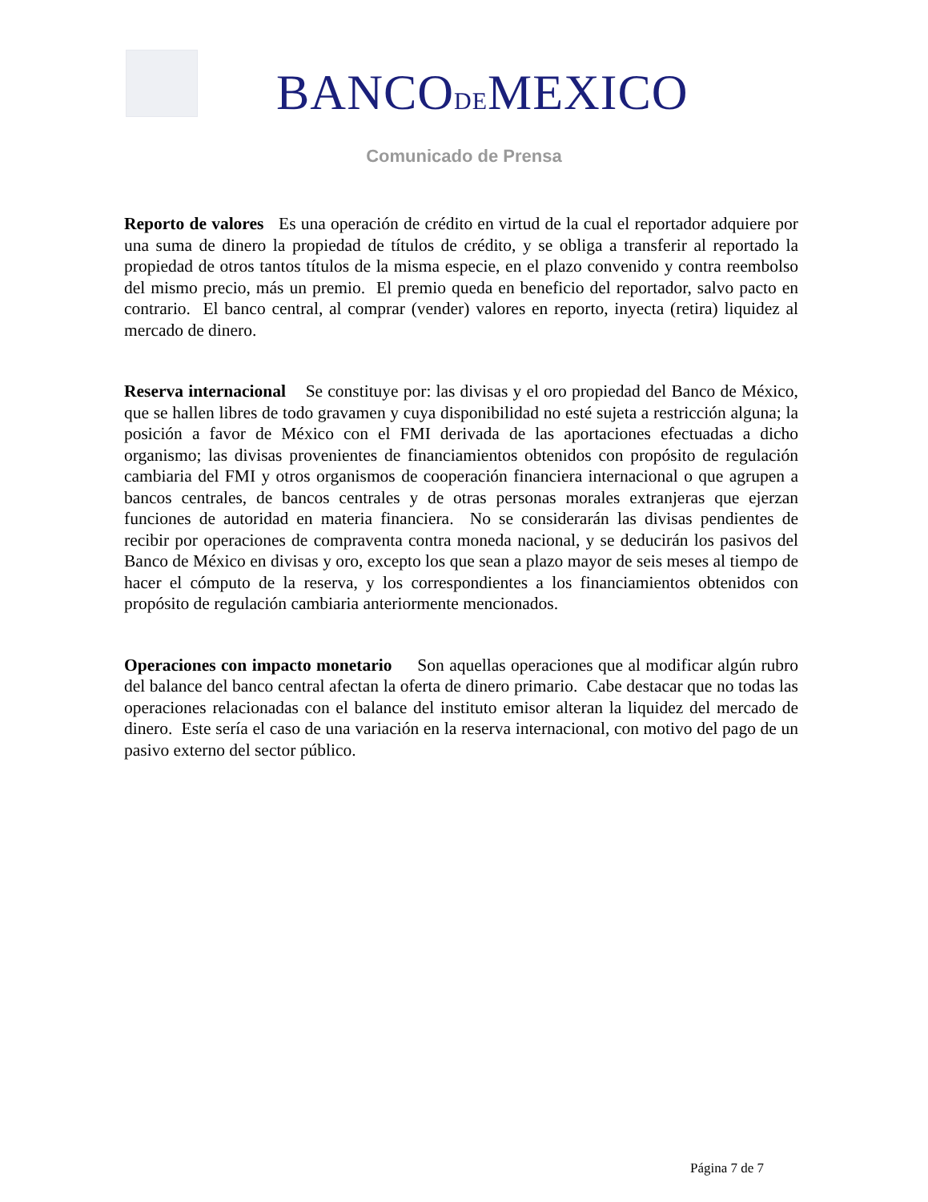BANCODEMEXICO
Comunicado de Prensa
Reporto de valores Es una operación de crédito en virtud de la cual el reportador adquiere por una suma de dinero la propiedad de títulos de crédito, y se obliga a transferir al reportado la propiedad de otros tantos títulos de la misma especie, en el plazo convenido y contra reembolso del mismo precio, más un premio. El premio queda en beneficio del reportador, salvo pacto en contrario. El banco central, al comprar (vender) valores en reporto, inyecta (retira) liquidez al mercado de dinero.
Reserva internacional Se constituye por: las divisas y el oro propiedad del Banco de México, que se hallen libres de todo gravamen y cuya disponibilidad no esté sujeta a restricción alguna; la posición a favor de México con el FMI derivada de las aportaciones efectuadas a dicho organismo; las divisas provenientes de financiamientos obtenidos con propósito de regulación cambiaria del FMI y otros organismos de cooperación financiera internacional o que agrupen a bancos centrales, de bancos centrales y de otras personas morales extranjeras que ejerzan funciones de autoridad en materia financiera. No se considerarán las divisas pendientes de recibir por operaciones de compraventa contra moneda nacional, y se deducirán los pasivos del Banco de México en divisas y oro, excepto los que sean a plazo mayor de seis meses al tiempo de hacer el cómputo de la reserva, y los correspondientes a los financiamientos obtenidos con propósito de regulación cambiaria anteriormente mencionados.
Operaciones con impacto monetario Son aquellas operaciones que al modificar algún rubro del balance del banco central afectan la oferta de dinero primario. Cabe destacar que no todas las operaciones relacionadas con el balance del instituto emisor alteran la liquidez del mercado de dinero. Este sería el caso de una variación en la reserva internacional, con motivo del pago de un pasivo externo del sector público.
Página 7 de 7